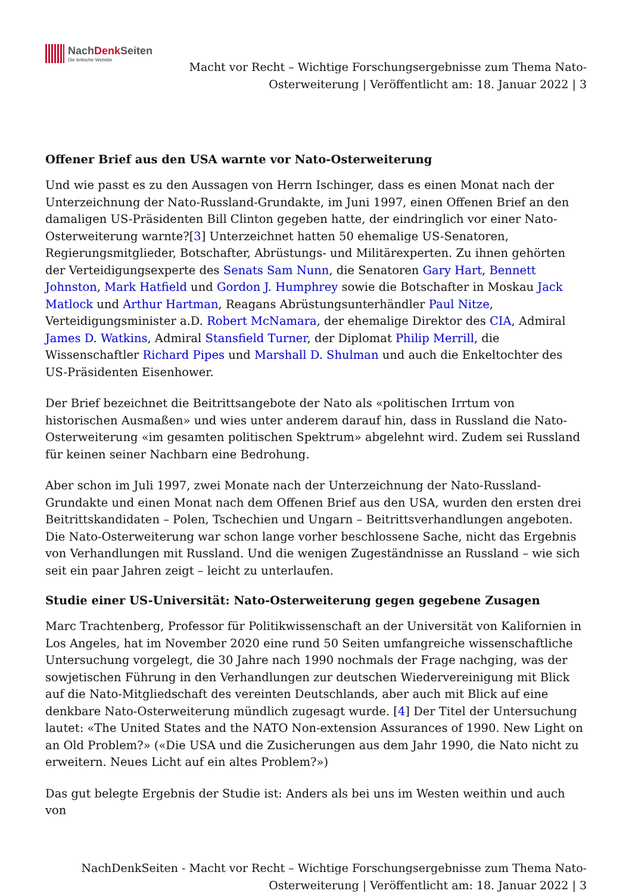NachDenk Seiten
Die kritische Website
Macht vor Recht – Wichtige Forschungsergebnisse zum Thema Nato-
Osterweiterung | Veröffentlicht am: 18. Januar 2022 | 3
Offener Brief aus den USA warnte vor Nato-Osterweiterung
Und wie passt es zu den Aussagen von Herrn Ischinger, dass es einen Monat nach der Unterzeichnung der Nato-Russland-Grundakte, im Juni 1997, einen Offenen Brief an den damaligen US-Präsidenten Bill Clinton gegeben hatte, der eindringlich vor einer Nato-Osterweiterung warnte?[3] Unterzeichnet hatten 50 ehemalige US-Senatoren, Regierungsmitglieder, Botschafter, Abrüstungs- und Militärexperten. Zu ihnen gehörten der Verteidigungsexperte des Senats Sam Nunn, die Senatoren Gary Hart, Bennett Johnston, Mark Hatfield und Gordon J. Humphrey sowie die Botschafter in Moskau Jack Matlock und Arthur Hartman, Reagans Abrüstungsunterhändler Paul Nitze, Verteidigungsminister a.D. Robert McNamara, der ehemalige Direktor des CIA, Admiral James D. Watkins, Admiral Stansfield Turner, der Diplomat Philip Merrill, die Wissenschaftler Richard Pipes und Marshall D. Shulman und auch die Enkeltochter des US-Präsidenten Eisenhower.
Der Brief bezeichnet die Beitrittsangebote der Nato als «politischen Irrtum von historischen Ausmaßen» und wies unter anderem darauf hin, dass in Russland die Nato-Osterweiterung «im gesamten politischen Spektrum» abgelehnt wird. Zudem sei Russland für keinen seiner Nachbarn eine Bedrohung.
Aber schon im Juli 1997, zwei Monate nach der Unterzeichnung der Nato-Russland-Grundakte und einen Monat nach dem Offenen Brief aus den USA, wurden den ersten drei Beitrittskandidaten – Polen, Tschechien und Ungarn – Beitrittsverhandlungen angeboten. Die Nato-Osterweiterung war schon lange vorher beschlossene Sache, nicht das Ergebnis von Verhandlungen mit Russland. Und die wenigen Zugeständnisse an Russland – wie sich seit ein paar Jahren zeigt – leicht zu unterlaufen.
Studie einer US-Universität: Nato-Osterweiterung gegen gegebene Zusagen
Marc Trachtenberg, Professor für Politikwissenschaft an der Universität von Kalifornien in Los Angeles, hat im November 2020 eine rund 50 Seiten umfangreiche wissenschaftliche Untersuchung vorgelegt, die 30 Jahre nach 1990 nochmals der Frage nachging, was der sowjetischen Führung in den Verhandlungen zur deutschen Wiedervereinigung mit Blick auf die Nato-Mitgliedschaft des vereinten Deutschlands, aber auch mit Blick auf eine denkbare Nato-Osterweiterung mündlich zugesagt wurde. [4] Der Titel der Untersuchung lautet: «The United States and the NATO Non-extension Assurances of 1990. New Light on an Old Problem?» («Die USA und die Zusicherungen aus dem Jahr 1990, die Nato nicht zu erweitern. Neues Licht auf ein altes Problem?»)
Das gut belegte Ergebnis der Studie ist: Anders als bei uns im Westen weithin und auch von
NachDenkSeiten - Macht vor Recht – Wichtige Forschungsergebnisse zum Thema Nato-
Osterweiterung | Veröffentlicht am: 18. Januar 2022 | 3